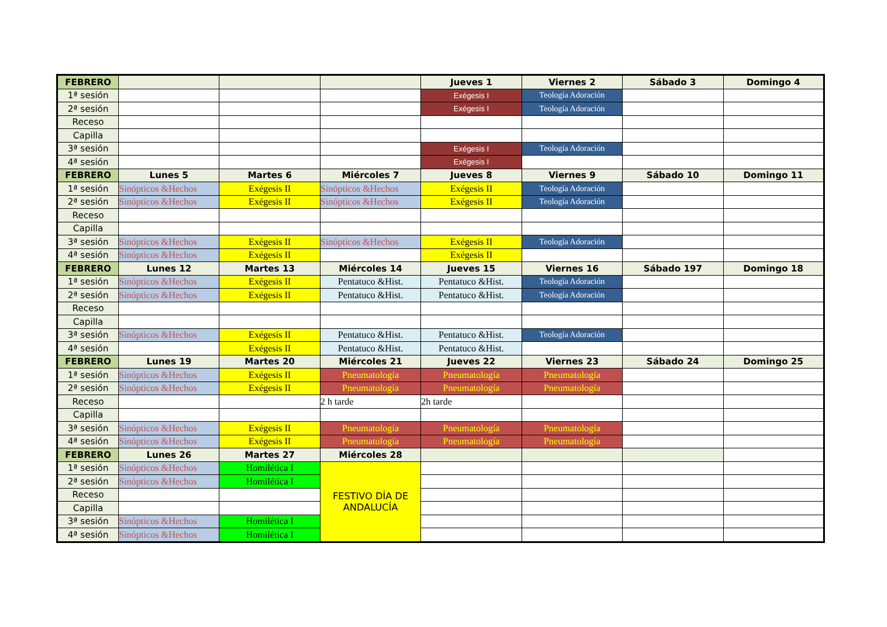| FEBRERO | | | | Jueves 1 | Viernes 2 | Sábado 3 | Domingo 4 |
| --- | --- | --- | --- | --- | --- | --- | --- |
| 1ª sesión | | | | Exégesis I | Teología Adoración | | |
| 2ª sesión | | | | Exégesis I | Teología Adoración | | |
| Receso | | | | | | | |
| Capilla | | | | | | | |
| 3ª sesión | | | | Exégesis I | Teología Adoración | | |
| 4ª sesión | | | | Exégesis I | | | |
| FEBRERO | Lunes 5 | Martes 6 | Miércoles 7 | Jueves 8 | Viernes 9 | Sábado 10 | Domingo 11 |
| 1ª sesión | Sinópticos &Hechos | Exégesis II | Sinópticos &Hechos | Exégesis II | Teología Adoración | | |
| 2ª sesión | Sinópticos &Hechos | Exégesis II | Sinópticos &Hechos | Exégesis II | Teología Adoración | | |
| Receso | | | | | | | |
| Capilla | | | | | | | |
| 3ª sesión | Sinópticos &Hechos | Exégesis II | Sinópticos &Hechos | Exégesis II | Teología Adoración | | |
| 4ª sesión | Sinópticos &Hechos | Exégesis II | | Exégesis II | | | |
| FEBRERO | Lunes 12 | Martes 13 | Miércoles 14 | Jueves 15 | Viernes 16 | Sábado 197 | Domingo 18 |
| 1ª sesión | Sinópticos &Hechos | Exégesis II | Pentatuco &Hist. | Pentatuco &Hist. | Teología Adoración | | |
| 2ª sesión | Sinópticos &Hechos | Exégesis II | Pentatuco &Hist. | Pentatuco &Hist. | Teología Adoración | | |
| Receso | | | | | | | |
| Capilla | | | | | | | |
| 3ª sesión | Sinópticos &Hechos | Exégesis II | Pentatuco &Hist. | Pentatuco &Hist. | Teología Adoración | | |
| 4ª sesión | | Exégesis II | Pentatuco &Hist. | Pentatuco &Hist. | | | |
| FEBRERO | Lunes 19 | Martes 20 | Miércoles 21 | Jueves 22 | Viernes 23 | Sábado 24 | Domingo 25 |
| 1ª sesión | Sinópticos &Hechos | Exégesis II | Pneumatología | Pneumatología | Pneumatología | | |
| 2ª sesión | Sinópticos &Hechos | Exégesis II | Pneumatología | Pneumatología | Pneumatología | | |
| Receso | | | 2 h tarde | 2h tarde | | | |
| Capilla | | | | | | | |
| 3ª sesión | Sinópticos &Hechos | Exégesis II | Pneumatología | Pneumatología | Pneumatología | | |
| 4ª sesión | Sinópticos &Hechos | Exégesis II | Pneumatología | Pneumatología | Pneumatología | | |
| FEBRERO | Lunes 26 | Martes 27 | Miércoles 28 | | | | |
| 1ª sesión | Sinópticos &Hechos | Homilética I | FESTIVO DÍA DE ANDALUCÍA | | | | |
| 2ª sesión | Sinópticos &Hechos | Homilética I | | | | | |
| Receso | | | | | | | |
| Capilla | | | | | | | |
| 3ª sesión | Sinópticos &Hechos | Homilética I | | | | | |
| 4ª sesión | Sinópticos &Hechos | Homilética I | | | | | |